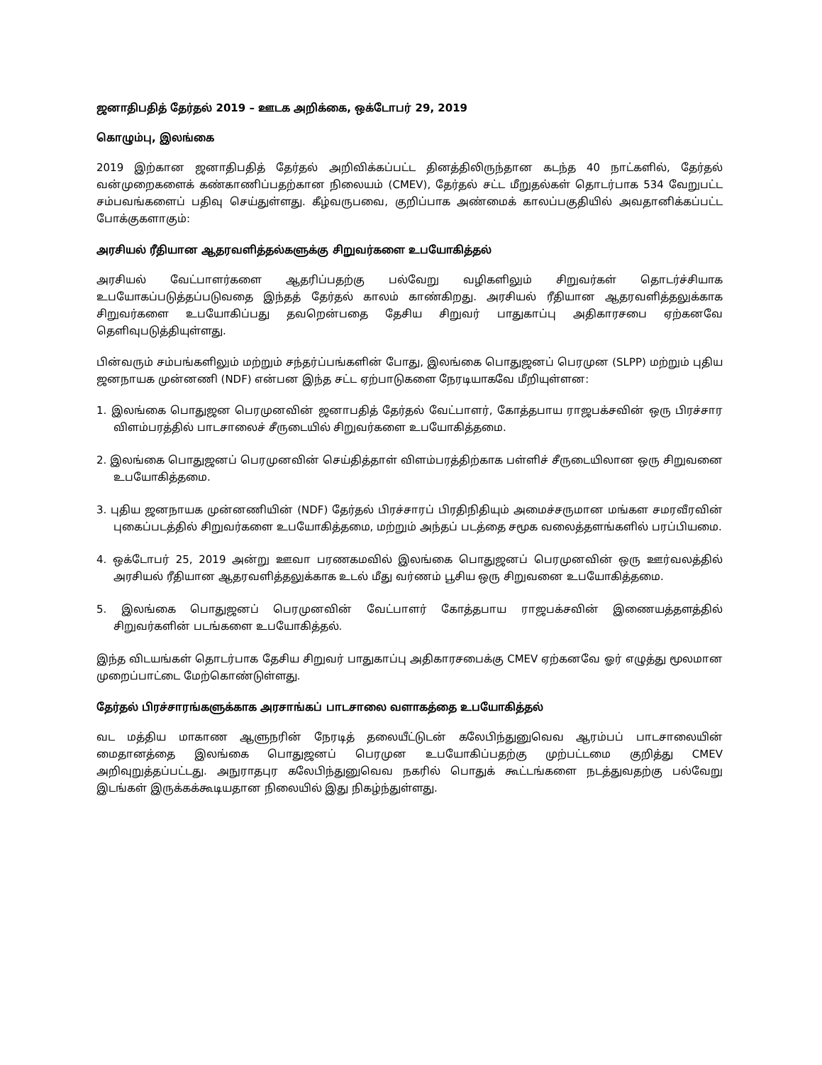ஜனாதிபதித் தேர்தல் 2019 – ஊடக அறிக்கை, ஒக்டோபர் 29, 2019
கொழும்பு, இலங்கை
2019 இற்கான ஜனாதிபதித் தேர்தல் அறிவிக்கப்பட்ட தினத்திலிருந்தான கடந்த 40 நாட்களில், தேர்தல் வன்முறைகளைக் கண்காணிப்பதற்கான நிலையம் (CMEV), தேர்தல் சட்ட மீறுதல்கள் தொடர்பாக 534 வேறுபட்ட சம்பவங்களைப் பதிவு செய்துள்ளது. கீழ்வருபவை, குறிப்பாக அண்மைக் காலப்பகுதியில் அவதானிக்கப்பட்ட போக்குகளாகும்:
அரசியல் ரீதியான ஆதரவளித்தல்களுக்கு சிறுவர்களை உபயோகித்தல்
அரசியல் வேட்பாளர்களை ஆதரிப்பதற்கு பல்வேறு வழிகளிலும் சிறுவர்கள் தொடர்ச்சியாக உபயோகப்படுத்தப்படுவதை இந்தத் தேர்தல் காலம் காண்கிறது. அரசியல் ரீதியான ஆதரவளித்தலுக்காக சிறுவர்களை உபயோகிப்பது தவறென்பதை தேசிய சிறுவர் பாதுகாப்பு அதிகாரசபை ஏற்கனவே தெளிவுபடுத்தியுள்ளது.
பின்வரும் சம்பங்களிலும் மற்றும் சந்தர்ப்பங்களின் போது, இலங்கை பொதுஜனப் பெரமுன (SLPP) மற்றும் புதிய ஜனநாயக முன்னணி (NDF) என்பன இந்த சட்ட ஏற்பாடுகளை நேரடியாகவே மீறியுள்ளன:
1. இலங்கை பொதுஜன பெரமுனவின் ஜனாபதித் தேர்தல் வேட்பாளர், கோத்தபாய ராஜபக்சவின் ஒரு பிரச்சார விளம்பரத்தில் பாடசாலைச் சீருடையில் சிறுவர்களை உபயோகித்தமை.
2. இலங்கை பொதுஜனப் பெரமுனவின் செய்தித்தாள் விளம்பரத்திற்காக பள்ளிச் சீருடையிலான ஒரு சிறுவனை உபயோகித்தமை.
3. புதிய ஜனநாயக முன்னணியின் (NDF) தேர்தல் பிரச்சாரப் பிரதிநிதியும் அமைச்சருமான மங்கள சமரவீரவின் புகைப்படத்தில் சிறுவர்களை உபயோகித்தமை, மற்றும் அந்தப் படத்தை சமூக வலைத்தளங்களில் பரப்பியமை.
4. ஒக்டோபர் 25, 2019 அன்று ஊவா பரணகமவில் இலங்கை பொதுஜனப் பெரமுனவின் ஒரு ஊர்வலத்தில் அரசியல் ரீதியான ஆதரவளித்தலுக்காக உடல் மீது வர்ணம் பூசிய ஒரு சிறுவனை உபயோகித்தமை.
5. இலங்கை பொதுஜனப் பெரமுனவின் வேட்பாளர் கோத்தபாய ராஜபக்சவின் இணையத்தளத்தில் சிறுவர்களின் படங்களை உபயோகித்தல்.
இந்த விடயங்கள் தொடர்பாக தேசிய சிறுவர் பாதுகாப்பு அதிகாரசபைக்கு CMEV ஏற்கனவே ஓர் எழுத்து மூலமான முறைப்பாட்டை மேற்கொண்டுள்ளது.
தேர்தல் பிரச்சாரங்களுக்காக அரசாங்கப் பாடசாலை வளாகத்தை உபயோகித்தல்
வட மத்திய மாகாண ஆளுநரின் நேரடித் தலையீட்டுடன் கலேபிந்துனுவெவ ஆரம்பப் பாடசாலையின் மைதானத்தை இலங்கை பொதுஜனப் பெரமுன உபயோகிப்பதற்கு முற்பட்டமை குறித்து CMEV அறிவுறுத்தப்பட்டது. அநுராதபுர கலேபிந்துனுவெவ நகரில் பொதுக் கூட்டங்களை நடத்துவதற்கு பல்வேறு இடங்கள் இருக்கக்கூடியதான நிலையில் இது நிகழ்ந்துள்ளது.